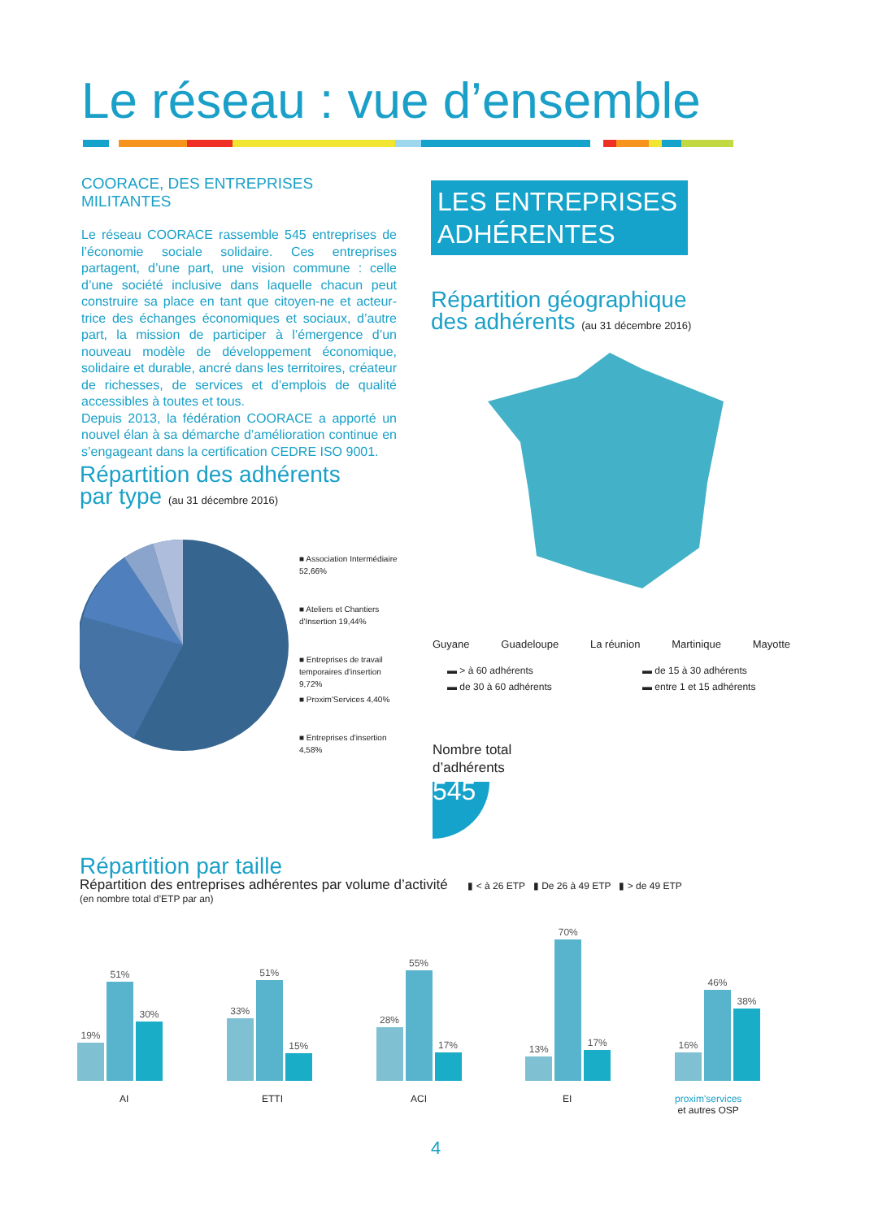Le réseau : vue d’ensemble
COORACE, DES ENTREPRISES MILITANTES
Le réseau COORACE rassemble 545 entreprises de l’économie sociale solidaire. Ces entreprises partagent, d’une part, une vision commune : celle d’une société inclusive dans laquelle chacun peut construire sa place en tant que citoyen-ne et acteur-trice des échanges économiques et sociaux, d’autre part, la mission de participer à l’émergence d’un nouveau modèle de développement économique, solidaire et durable, ancré dans les territoires, créateur de richesses, de services et d’emplois de qualité accessibles à toutes et tous.
Depuis 2013, la fédération COORACE a apporté un nouvel élan à sa démarche d’amélioration continue en s’engageant dans la certification CEDRE ISO 9001.
LES ENTREPRISES
ADHÉRENTES
Répartition géographique
des adhérents (au 31 décembre 2016)
Guyane Guadeloupe La réunion Martinique Mayotte
▬ > à 60 adhérents ▬ de 15 à 30 adhérents ▬ de 30 à 60 adhérents ▬ entre 1 et 15 adhérents
Répartition des adhérents
par type (au 31 décembre 2016)
■ Association Intermédiaire
52,66%
■ Ateliers et Chantiers
d'Insertion 19,44%
■ Entreprises de travail
temporaires d'insertion
9,72%
■ Proxim'Services 4,40%
■ Entreprises d'insertion
4,58%
Nombre total
d’adhérents
545
Répartition par taille
Répartition des entreprises adhérentes par volume d’activité ▮ < à 26 ETP ▮ De 26 à 49 ETP ▮ > de 49 ETP
(en nombre total d’ETP par an)
19%
51%
30%
33%
51%
15%
28%
55%
17%
13%
70%
17%
16%
46%
38%
AI ETTI ACI EI
proxim'services
et autres OSP
4